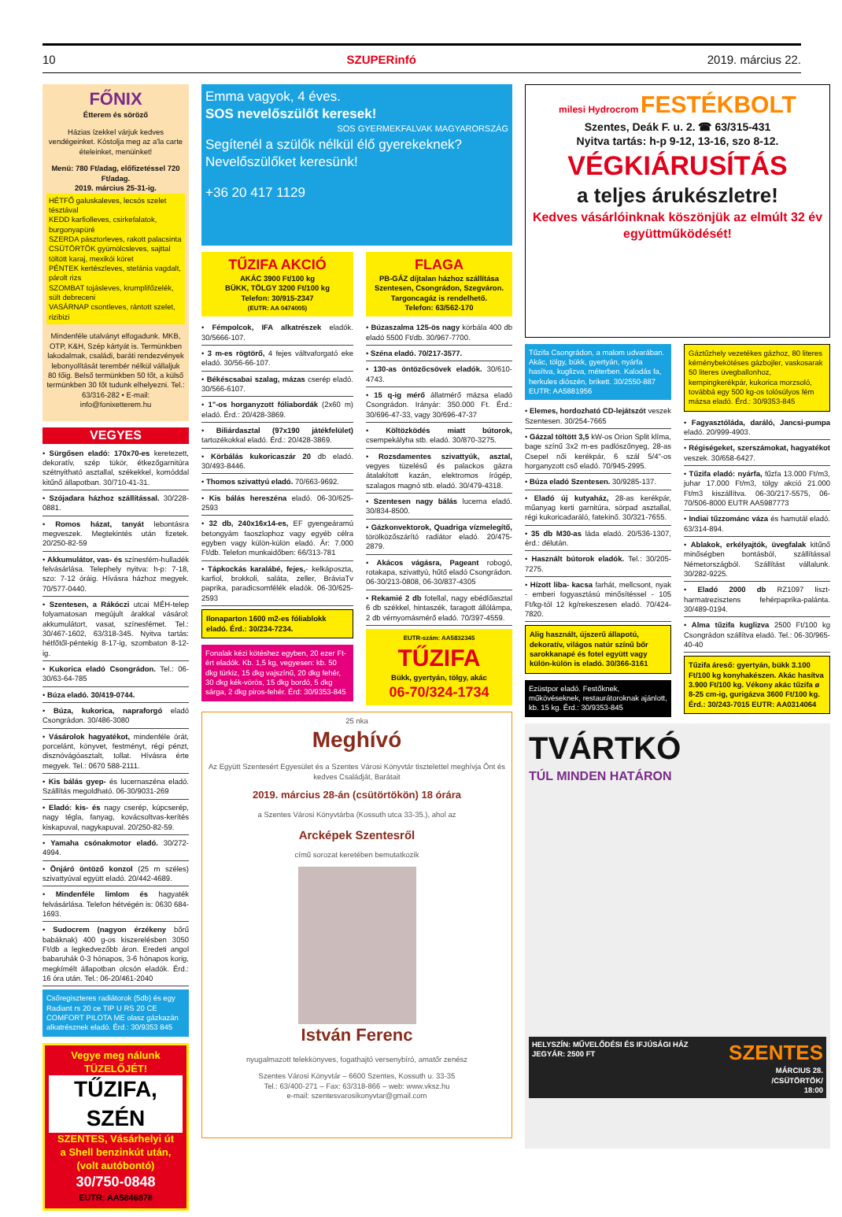10 SZUPERinfó 2019. március 22.
FŐNIX
Étterem és söröző
Házias ízekkel várjuk kedves vendégeinket. Kóstolja meg az a'la carte ételeinket, menüinket!
Menü: 780 Ft/adag, előfizetéssel 720 Ft/adag.
2019. március 25-31-ig.
HÉTFŐ galuskaleves, lecsós szelet tésztával
KEDD karfiolleves, csirkefalatok, burgonyapüré
SZERDA pásztorleves, rakott palacsinta
CSÜTÖRTÖK gyümölcsleves, sajttal töltött karaj, mexikói köret
PÉNTEK kertészleves, stefánia vagdalt, párolt rizs
SZOMBAT tojásleves, krumplifőzelék, sült debreceni
VASÁRNAP csontleves, rántott szelet, rizibizi
Mindenféle utalványt elfogadunk. MKB, OTP, K&H, Szép kártyát is. Termünkben lakodalmak, családi, baráti rendezvények lebonyolítását teremb­ér nélkül vállaljuk 80 főig. Belső termünkben 50 főt, a külső termünkben 30 főt tudunk elhelyezni. Tel.: 63/316-282 • E-mail: info@fonixetterem.hu
VEGYES
• Sürgősen eladó: 170x70-es keretezett, dekoratív, szép tükör, étkezőgarnitúra szétnyitható asztallal, székekkel, komóddal kitűnő állapotban. 30/710-41-31.
• Szójadara házhoz szállítással. 30/228-0881.
• Romos házat, tanyát lebontásra megveszek. Megtekintés után fizetek. 20/250-82-59
• Akkumulátor, vas- és színesfém-hulladék felvásárlása. Telephely nyitva: h-p: 7-18, szo: 7-12 óráig. Hívásra házhoz megyek. 70/577-0440.
• Szentesen, a Rákóczi utcai MÉH-telep folyamatosan megújult árakkal vásárol: akkumulátort, vasat, színesfémet. Tel.: 30/467-1602, 63/318-345. Nyitva tartás: hétfőtől-péntekig 8-17-ig, szombaton 8-12-ig.
• Kukorica eladó Csongrádon. Tel.: 06-30/63-64-785
• Búza eladó. 30/419-0744.
• Búza, kukorica, napraforgó eladó Csongrádon. 30/486-3080
• Vásárolok hagyatékot, mindenféle órát, porcelánt, könyvet, festményt, régi pénzt, disznóvágóasztalt, tollat. Hívásra érte megyek. Tel.: 0670 588-2111.
• Kis bálás gyep- és lucernaszéna eladó. Szállítás megoldható. 06-30/9031-269
• Eladó: kis- és nagy cserép, kúpcserép, nagy tégla, fanyag, kovácsoltvas-kerítés kiskapuval, nagykapuval. 20/250-82-59.
• Yamaha csónakmotor eladó. 30/272-4994.
• Önjáró öntöző konzol (25 m széles) szivattyúval együtt eladó. 20/442-4689.
• Mindenféle limlom és hagyaték felvásárlása. Telefon hétvégén is: 0630 684-1693.
• Sudocrem (nagyon érzékeny bőrű babáknak) 400 g-os kiszerelésben 3050 Ft/db a legkedvezőbb áron. Eredeti angol babaruhák 0-3 hónapos, 3-6 hónapos korig, megkímélt állapotban olcsón eladók. Érd.: 16 óra után. Tel.: 06-20/461-2040
Csőregiszteres radiátorok (5db) és egy Radiant rs 20 ce TIP U RS 20 CE COMFORT PILOTA ME olasz gázkazán alkatrésznek eladó. Érd.: 30/9353 845
Vegye meg nálunk TÜZELŐJÉT!
TŰZIFA, SZÉN
SZENTES, Vásárhelyi út
a Shell benzinkút után, (volt autóbontó)
30/750-0848
EUTR: AA5846878
Emma vagyok, 4 éves.
SOS nevelőszülőt keresek! SOS GYERMEKFALVAK MAGYARORSZÁG
Segítenél a szülők nélkül élő gyerekeknek? Nevelőszülőket keresünk!
+36 20 417 1129
TŰZIFA AKCIÓ
AKÁC 3900 Ft/100 kg
BÜKK, TÖLGY 3200 Ft/100 kg
Telefon: 30/915-2347
(EUTR: AA 0474005)
FLAGA
PB-GÁZ díjtalan házhoz szállítása Szentesen, Csongrádon, Szegváron. Targoncagáz is rendelhető.
Telefon: 63/562-170
• Fémpolcok, IFA alkatrészek eladók. 30/5666-107.
• 3 m-es rögtörő, 4 fejes váltvaforgató eke eladó. 30/56-66-107.
• Békéscsabai szalag, mázas cserép eladó. 30/566-6107.
• 1"-os horganyzott fóliabordák (2x60 m) eladó. Érd.: 20/428-3869.
• Biliárdasztal (97x190 játékfelület) tartozékokkal eladó. Érd.: 20/428-3869.
• Körbálás kukoricaszár 20 db eladó. 30/493-8446.
• Thomos szivattyú eladó. 70/663-9692.
• Kis bálás hereszéna eladó. 06-30/625-2593
• 32 db, 240x16x14-es, EF gyengeáramú betongyám faoszlophoz vagy egyéb célra egyben vagy külön-külön eladó. Ár: 7.000 Ft/db. Telefon munkaidőben: 66/313-781
• Tápkockás karalábé, fejes,- kelkáposzta, karfiol, brokkoli, saláta, zeller, BráviaTv paprika, paradicsomfélék eladók. 06-30/625-2593
Ilonaparton 1600 m2-es fóliablokk eladó. Érd.: 30/234-7234.
Fonalak kézi kötéshez egyben, 20 ezer Ft-ért eladók. Kb. 1,5 kg, vegyesen: kb. 50 dkg türkiz, 15 dkg vajszínű, 20 dkg fehér, 30 dkg kék-vörös, 15 dkg bordó, 5 dkg sárga, 2 dkg piros-fehér. Érd: 30/9353-845
• Búzaszalma 125-ös nagy körbála 400 db eladó 5500 Ft/db. 30/967-7700.
• Széna eladó. 70/217-3577.
• 130-as öntözőcsövek eladók. 30/610-4743.
• 15 q-ig mérő állatmérő mázsa eladó Csongrádon. Irányár: 350.000 Ft. Érd.: 30/696-47-33, vagy 30/696-47-37
• Költözködés miatt bútorok, csempekályha stb. eladó. 30/870-3275.
• Rozsdamentes szivattyúk, asztal, vegyes tüzelésű és palackos gázra átalakított kazán, elektromos írógép, szalagos magnó stb. eladó. 30/479-4318.
• Szentesen nagy bálás lucerna eladó. 30/834-8500.
• Gázkonvektorok, Quadriga vízmelegítő, törölközőszárító radiátor eladó. 20/475-2879.
• Akácos vágásra, Pageant robogó, rotakapa, szivattyú, hűtő eladó Csongrádon. 06-30/213-0808, 06-30/837-4305
• Rekamié 2 db fotellal, nagy ebédlőasztal 6 db székkel, hintaszék, faragott állólámpa, 2 db vérnyomásmérő eladó. 70/397-4559.
EUTR-szám: AA5832345
TŰZIFA
Bükk, gyertyán, tölgy, akác
06-70/324-1734
25 nka
Meghívó
Az Együtt Szentesért Egyesület és a Szentes Városi Könyvtár tisztelettel meghívja Önt és kedves Családját, Barátait
2019. március 28-án (csütörtökön) 18 órára
a Szentes Városi Könyvtárba (Kossuth utca 33-35.), ahol az
Arcképek Szentesről
című sorozat keretében bemutatkozik
István Ferenc
nyugalmazott telekkönyves, fogathajtó versenybíró, amatőr zenész
Szentes Városi Könyvtár – 6600 Szentes, Kossuth u. 33-35
Tel.: 63/400-271 – Fax: 63/318-866 – web: www.vksz.hu
e-mail: szentesvarosikonyvtar@gmail.com
milesi Hydrocrom FESTÉKBOLT
Szentes, Deák F. u. 2. ☎ 63/315-431
Nyitva tartás: h-p 9-12, 13-16, szo 8-12.
VÉGKIÁRUSÍTÁS
a teljes árukészletre!
Kedves vásárlóinknak köszönjük az elmúlt 32 év együttműködését!
Tűzifa Csongrádon, a malom udvarában. Akác, tölgy, bükk, gyertyán, nyárfa hasítva, kuglizva, méterben. Kalodás fa, herkules diószén, brikett. 30/2550-887 EUTR: AA5881956
• Elemes, hordozható CD-lejátszót veszek Szentesen. 30/254-7665
• Gázzal töltött 3,5 kW-os Orion Split klíma, bage színű 3x2 m-es padlószőnyeg, 28-as Csepel női kerékpár, 6 szál 5/4"-os horganyzott cső eladó. 70/945-2995.
• Búza eladó Szentesen. 30/9285-137.
• Eladó új kutyaház, 28-as kerékpár, műanyag kerti garnitúra, sörpad asztallal, régi kukoricadaráló, fatekinő. 30/321-7655.
• 35 db M30-as láda eladó. 20/536-1307, érd.: délután.
• Használt bútorok eladók. Tel.: 30/205-7275.
• Hízott liba- kacsa farhát, mellcsont, nyak - emberi fogyasztású minősítéssel - 105 Ft/kg-tól 12 kg/rekeszesen eladó. 70/424-7820.
Alig használt, újszerű állapotú, dekoratív, világos natúr színű bőr sarokkanapé és fotel együtt vagy külön-külön is eladó. 30/366-3161
Ezüstpor eladó. Festőknek, műkövéseknek, restaurátoroknak ajánlott, kb. 15 kg. Érd.: 30/9353-845
Gáztűzhely vezetékes gázhoz, 80 literes kéménybekötéses gázbojler, vaskosarak 50 literes üvegballonhoz, kempingkerékpár, kukorica morzsoló, továbbá egy 500 kg-os tolósúlyos fém mázsa eladó. Érd.: 30/9353-845
• Fagyasztóláda, daráló, Jancsi-pumpa eladó. 20/999-4903.
• Régiségeket, szerszámokat, hagyatékot veszek. 30/658-6427.
• Tűzifa eladó: nyárfa, fűzfa 13.000 Ft/m3, juhar 17.000 Ft/m3, tölgy akció 21.000 Ft/m3 kiszállítva. 06-30/217-5575, 06-70/506-8000 EUTR AA5987773
• Indiai tűzzománc váza és hamutál eladó. 63/314-894.
• Ablakok, erkélyajtók, üvegfalak kitűnő minőségben bontásból, szállítással Németországból. Szállítást vállalunk. 30/282-9225.
• Eladó 2000 db RZ1097 liszt­harmatrezisztens fehérpaprika-palánta. 30/489-0194.
• Alma tűzifa kuglizva 2500 Ft/100 kg Csongrádon szállítva eladó. Tel.: 06-30/965-40-40
Tűzifa áreső: gyertyán, bükk 3.100 Ft/100 kg konyhakészen. Akác hasítva 3.900 Ft/100 kg. Vékony akác tűzifa ø 8-25 cm-ig, gurigázva 3600 Ft/100 kg. Érd.: 30/243-7015 EUTR: AA0314064
TVÁRTKÓ
TÚL MINDEN HATÁRON
HELYSZÍN: MŰVELŐDÉSI ÉS IFJÚSÁGI HÁZ
JEGYÁR: 2500 FT SZENTES
MÁRCIUS 28.
/CSÜTÖRTÖK/
18:00